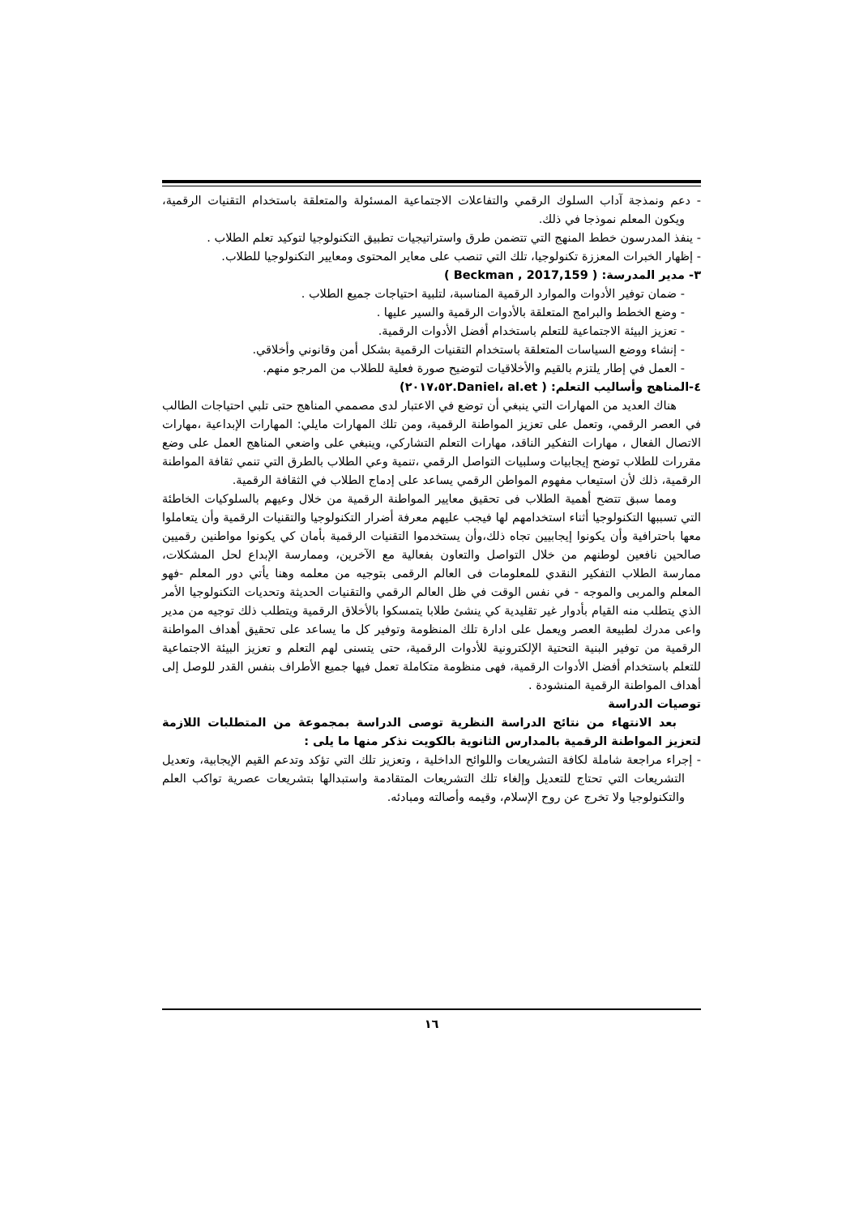- دعم ونمذجة آداب السلوك الرقمي والتفاعلات الاجتماعية المسئولة والمتعلقة باستخدام التقنيات الرقمية، ويكون المعلم نموذجا في ذلك.
- ينفذ المدرسون خطط المنهج التي تتضمن طرق واستراتيجيات تطبيق التكنولوجيا لتوكيد تعلم الطلاب .
- إظهار الخبرات المعززة تكنولوجيا، تلك التي تنصب على معاير المحتوى ومعايير التكنولوجيا للطلاب.
٣- مدير المدرسة: ( Beckman , 2017,159 )
- ضمان توفير الأدوات والموارد الرقمية المناسبة، لتلبية احتياجات جميع الطلاب .
- وضع الخطط والبرامج المتعلقة بالأدوات الرقمية والسير عليها .
- تعزيز البيئة الاجتماعية للتعلم باستخدام أفضل الأدوات الرقمية.
- إنشاء ووضع السياسات المتعلقة باستخدام التقنيات الرقمية بشكل أمن وقانوني وأخلاقي.
- العمل في إطار يلتزم بالقيم والأخلاقيات لتوضيح صورة فعلية للطلاب من المرجو منهم.
٤-المناهج وأساليب التعلم: ( Daniel، al.et.٢٠١٧،٥٢)
هناك العديد من المهارات التي ينبغي أن توضع في الاعتبار لدى مصممي المناهج حتى تلبي احتياجات الطالب في العصر الرقمي، وتعمل على تعزيز المواطنة الرقمية، ومن تلك المهارات مايلي: المهارات الإبداعية ،مهارات الاتصال الفعال ، مهارات التفكير الناقد، مهارات التعلم التشاركي، وينبغي على واضعي المناهج العمل على وضع مقررات للطلاب توضح إيجابيات وسلبيات التواصل الرقمي ،تنمية وعي الطلاب بالطرق التي تنمي ثقافة المواطنة الرقمية، ذلك لأن استيعاب مفهوم المواطن الرقمي يساعد على إدماج الطلاب في الثقافة الرقمية.
ومما سبق تتضح أهمية الطلاب فى تحقيق معايير المواطنة الرقمية من خلال وعيهم بالسلوكيات الخاطئة التي تسببها التكنولوجيا أثناء استخدامهم لها فيجب عليهم معرفة أضرار التكنولوجيا والتقنيات الرقمية وأن يتعاملوا معها باحترافية وأن يكونوا إيجابيين تجاه ذلك،وأن يستخدموا التقنيات الرقمية بأمان كي يكونوا مواطنين رقميين صالحين نافعين لوطنهم من خلال التواصل والتعاون بفعالية مع الآخرين، وممارسة الإبداع لحل المشكلات، ممارسة الطلاب التفكير النقدي للمعلومات فى العالم الرقمى بتوجيه من معلمه وهنا يأتي دور المعلم -فهو المعلم والمربى والموجه - في نفس الوقت في ظل العالم الرقمي والتقنيات الحديثة وتحديات التكنولوجيا الأمر الذي يتطلب منه القيام بأدوار غير تقليدية كي ينشئ طلابا يتمسكوا بالأخلاق الرقمية ويتطلب ذلك توجيه من مدير واعى مدرك لطبيعة العصر ويعمل على ادارة تلك المنظومة وتوفير كل ما يساعد على تحقيق أهداف المواطنة الرقمية من توفير البنية التحتية الإلكترونية للأدوات الرقمية، حتى يتسنى لهم التعلم و تعزيز البيئة الاجتماعية للتعلم باستخدام أفضل الأدوات الرقمية، فهى منظومة متكاملة تعمل فيها جميع الأطراف بنفس القدر للوصل إلى أهداف المواطنة الرقمية المنشودة .
توصيات الدراسة
بعد الانتهاء من نتائج الدراسة النظرية توصى الدراسة بمجموعة من المتطلبات اللازمة لتعزيز المواطنة الرقمية بالمدارس الثانوية بالكويت نذكر منها ما يلى :
- إجراء مراجعة شاملة لكافة التشريعات واللوائح الداخلية ، وتعزيز تلك التي تؤكد وتدعم القيم الإيجابية، وتعديل التشريعات التي تحتاج للتعديل وإلغاء تلك التشريعات المتقادمة واستبدالها بتشريعات عصرية تواكب العلم والتكنولوجيا ولا تخرج عن روح الإسلام، وقيمه وأصالته ومبادئه.
١٦